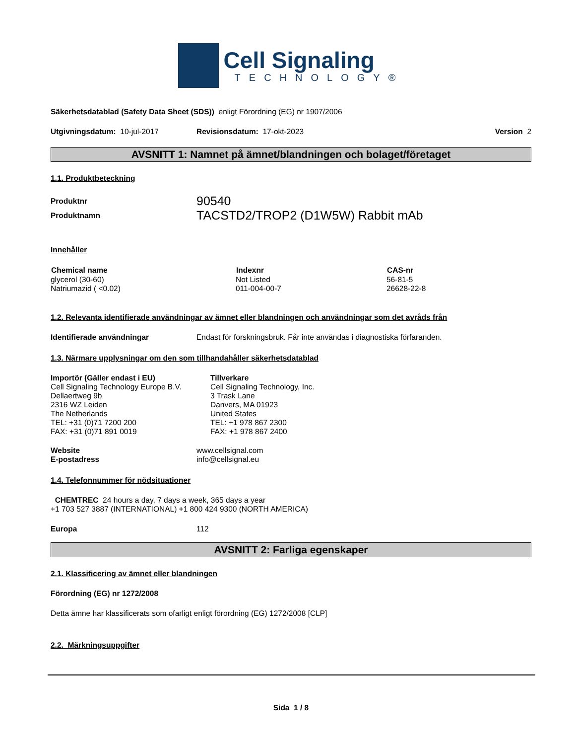Cell Signaling
TECHNOLOGY®
Säkerhetsdatablad (Safety Data Sheet (SDS)) enligt Förordning (EG) nr 1907/2006
Utgivningsdatum: 10-jul-2017 Revisionsdatum: 17-okt-2023 Version 2
AVSNITT 1: Namnet på ämnet/blandningen och bolaget/företaget
1.1. Produktbeteckning
| Produktnr | 90540 |
| Produktnamn | TACSTD2/TROP2 (D1W5W) Rabbit mAb |
Innehåller
| Chemical name | Indexnr | CAS-nr |
| --- | --- | --- |
| glycerol (30-60) | Not Listed | 56-81-5 |
| Natriumazid ( <0.02) | 011-004-00-7 | 26628-22-8 |
1.2. Relevanta identifierade användningar av ämnet eller blandningen och användningar som det avråds från
Identifierade användningar Endast för forskningsbruk. Får inte användas i diagnostiska förfaranden.
1.3. Närmare upplysningar om den som tillhandahåller säkerhetsdatablad
Importör (Gäller endast i EU)
Cell Signaling Technology Europe B.V.
Dellaertweg 9b
2316 WZ Leiden
The Netherlands
TEL: +31 (0)71 7200 200
FAX: +31 (0)71 891 0019
Tillverkare
Cell Signaling Technology, Inc.
3 Trask Lane
Danvers, MA 01923
United States
TEL: +1 978 867 2300
FAX: +1 978 867 2400
Website
E-postadress www.cellsignal.com
info@cellsignal.eu
1.4. Telefonnummer för nödsituationer
CHEMTREC 24 hours a day, 7 days a week, 365 days a year
+1 703 527 3887 (INTERNATIONAL) +1 800 424 9300 (NORTH AMERICA)
Europa 112
AVSNITT 2: Farliga egenskaper
2.1. Klassificering av ämnet eller blandningen
Förordning (EG) nr 1272/2008
Detta ämne har klassificerats som ofarligt enligt förordning (EG) 1272/2008 [CLP]
2.2. Märkningsuppgifter
Sida 1 / 8